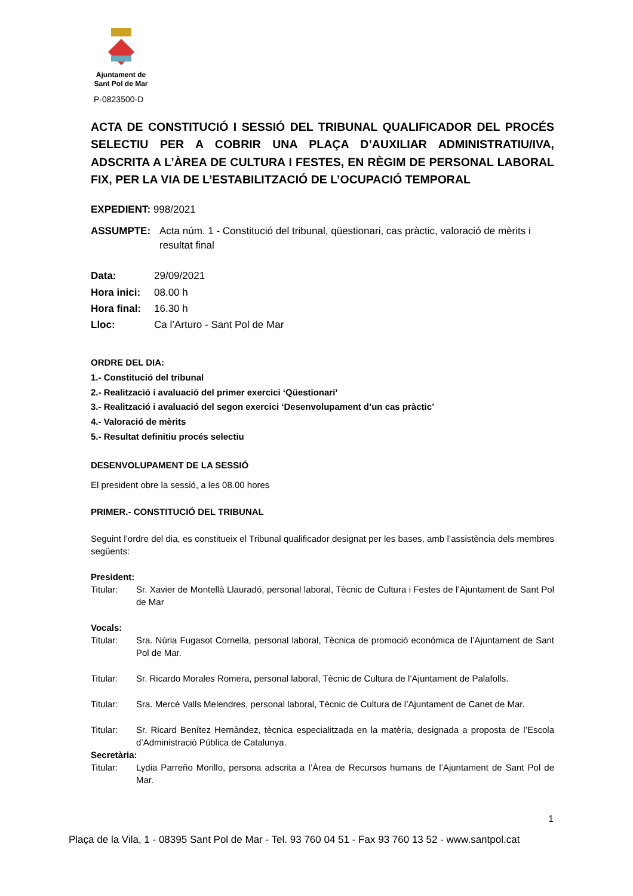Ajuntament de
Sant Pol de Mar
P-0823500-D
ACTA DE CONSTITUCIÓ I SESSIÓ DEL TRIBUNAL QUALIFICADOR DEL PROCÉS SELECTIU PER A COBRIR UNA PLAÇA D’AUXILIAR ADMINISTRATIU/IVA, ADSCRITA A L’ÀREA DE CULTURA I FESTES, EN RÈGIM DE PERSONAL LABORAL FIX, PER LA VIA DE L’ESTABILITZACIÓ DE L’OCUPACIÓ TEMPORAL
EXPEDIENT: 998/2021
ASSUMPTE: Acta núm. 1 - Constitució del tribunal, qüestionari, cas pràctic, valoració de mèrits i resultat final
Data: 29/09/2021
Hora inici: 08.00 h
Hora final: 16.30 h
Lloc: Ca l’Arturo - Sant Pol de Mar
ORDRE DEL DIA:
1.- Constitució del tribunal
2.- Realització i avaluació del primer exercici ‘Qüestionari’
3.- Realització i avaluació del segon exercici ‘Desenvolupament d’un cas pràctic’
4.- Valoració de mèrits
5.- Resultat definitiu procés selectiu
DESENVOLUPAMENT DE LA SESSIÓ
El president obre la sessió, a les 08.00 hores
PRIMER.- CONSTITUCIÓ DEL TRIBUNAL
Seguint l’ordre del dia, es constitueix el Tribunal qualificador designat per les bases, amb l’assistència dels membres següents:
President:
Titular: Sr. Xavier de Montellà Llauradó, personal laboral, Tècnic de Cultura i Festes de l’Ajuntament de Sant Pol de Mar
Vocals:
Titular: Sra. Núria Fugasot Cornella, personal laboral, Tècnica de promoció econòmica de l’Ajuntament de Sant Pol de Mar.
Titular: Sr. Ricardo Morales Romera, personal laboral, Tècnic de Cultura de l’Ajuntament de Palafolls.
Titular: Sra. Mercè Valls Melendres, personal laboral, Tècnic de Cultura de l’Ajuntament de Canet de Mar.
Titular: Sr. Ricard Benítez Hernàndez, tècnica especialitzada en la matèria, designada a proposta de l’Escola d’Administració Pública de Catalunya.
Secretària:
Titular: Lydia Parreño Morillo, persona adscrita a l’Àrea de Recursos humans de l’Ajuntament de Sant Pol de Mar.
1
Plaça de la Vila, 1 - 08395 Sant Pol de Mar - Tel. 93 760 04 51 - Fax 93 760 13 52 - www.santpol.cat